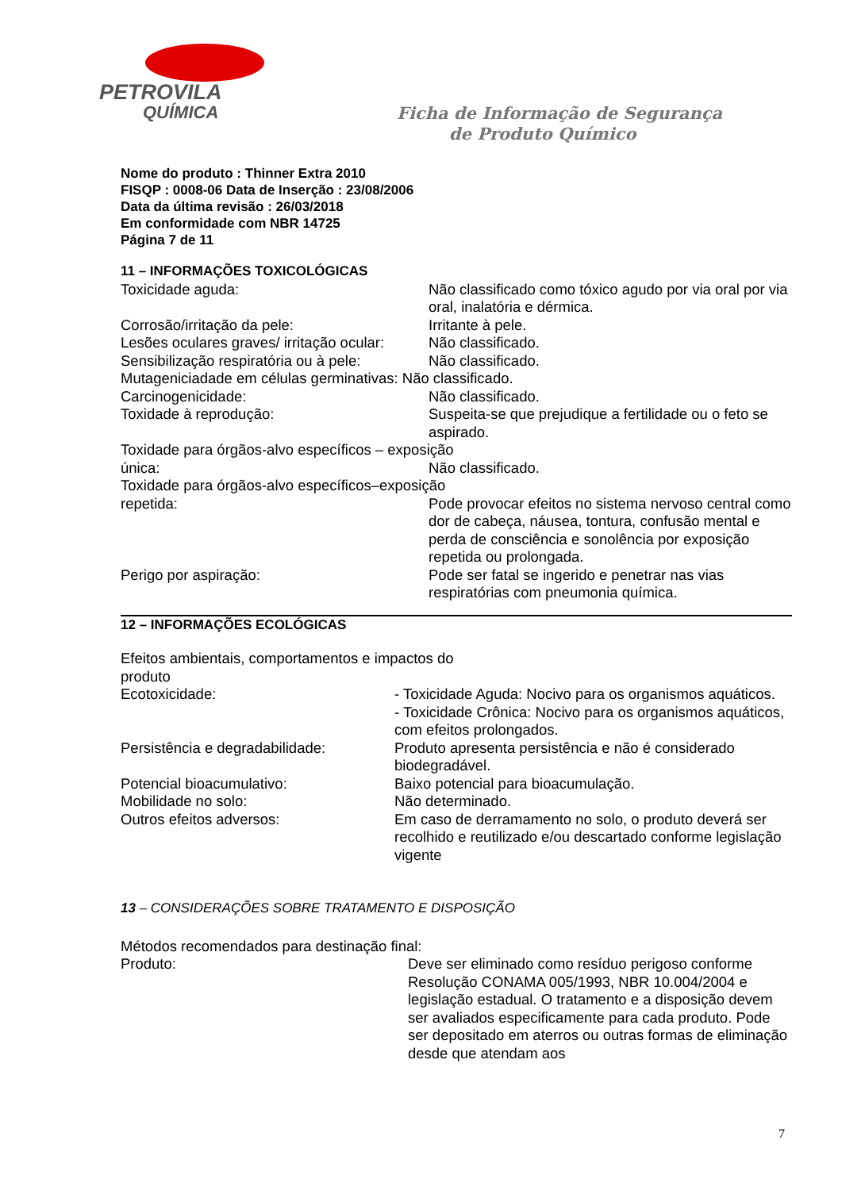PETROVILA
QUÍMICA
Ficha de Informação de Segurança
de Produto Químico
Nome do produto : Thinner Extra 2010
FISQP : 0008-06 Data de Inserção : 23/08/2006
Data da última revisão : 26/03/2018
Em conformidade com NBR 14725
Página 7 de 11
11 – INFORMAÇÕES TOXICOLÓGICAS
Toxicidade aguda: Não classificado como tóxico agudo por via oral por via oral, inalatória e dérmica.
Corrosão/irritação da pele: Irritante à pele.
Lesões oculares graves/ irritação ocular:
Não classificado.
Sensibilização respiratória ou à pele:
Não classificado.
Mutageniciadade em células germinativas: Não classificado.
Carcinogenicidade: Não classificado.
Toxidade à reprodução: Suspeita-se que prejudique a fertilidade ou o feto se aspirado.
Toxidade para órgãos-alvo específicos – exposição
única: Não classificado.
Toxidade para órgãos-alvo específicos–exposição
repetida: Pode provocar efeitos no sistema nervoso central como dor de cabeça, náusea, tontura, confusão mental e perda de consciência e sonolência por exposição repetida ou prolongada.
Perigo por aspiração: Pode ser fatal se ingerido e penetrar nas vias respiratórias com pneumonia química.
12 – INFORMAÇÕES ECOLÓGICAS
Efeitos ambientais, comportamentos e impactos do produto
Ecotoxicidade: - Toxicidade Aguda: Nocivo para os organismos aquáticos.
- Toxicidade Crônica: Nocivo para os organismos aquáticos, com efeitos prolongados.
Persistência e degradabilidade: Produto apresenta persistência e não é considerado biodegradável.
Potencial bioacumulativo: Baixo potencial para bioacumulação.
Mobilidade no solo: Não determinado.
Outros efeitos adversos: Em caso de derramamento no solo, o produto deverá ser recolhido e reutilizado e/ou descartado conforme legislação vigente
13 – CONSIDERAÇÕES SOBRE TRATAMENTO E DISPOSIÇÃO
Métodos recomendados para destinação final:
Produto: Deve ser eliminado como resíduo perigoso conforme Resolução CONAMA 005/1993, NBR 10.004/2004 e legislação estadual. O tratamento e a disposição devem ser avaliados especificamente para cada produto. Pode ser depositado em aterros ou outras formas de eliminação desde que atendam aos
7